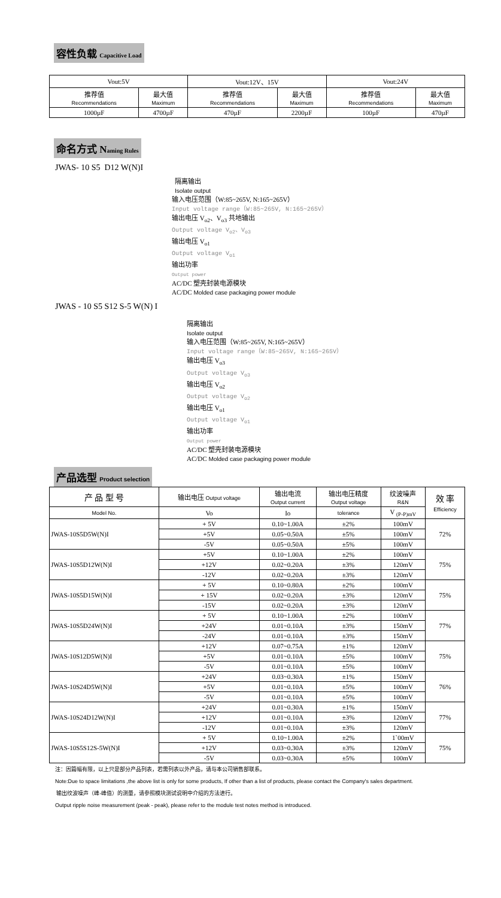容性负载 Capacitive Load
| Vout:5V | | Vout:12V、15V | | Vout:24V | |
| 推荐值 Recommendations | 最大值 Maximum | 推荐值 Recommendations | 最大值 Maximum | 推荐值 Recommendations | 最大值 Maximum |
| 1000µF | 4700µF | 470µF | 2200µF | 100µF | 470µF |
命名方式 Naming Rules
JWAS- 10 S5 D12 W(N)I
隔离输出
Isolate output
输入电压范围（W:85~265V, N:165~265V）
Input voltage range（W:85~265V, N:165~265V）
输出电压 V<sub>o2</sub>、V<sub>o3</sub> 共地输出
Output voltage V<sub>o2</sub>、V<sub>o3</sub>
输出电压 V<sub>o1</sub>
Output voltage V<sub>o1</sub>
输出功率
Output power
AC/DC 塑壳封装电源模块
AC/DC Molded case packaging power module
JWAS - 10 S5 S12 S-5 W(N) I
隔离输出
Isolate output
输入电压范围（W:85~265V, N:165~265V）
Input voltage range（W:85~265V, N:165~265V）
输出电压 V<sub>o3</sub>
Output voltage V<sub>o3</sub>
输出电压 V<sub>o2</sub>
Output voltage V<sub>o2</sub>
输出电压 V<sub>o1</sub>
Output voltage V<sub>o1</sub>
输出功率
Output power
AC/DC 塑壳封装电源模块
AC/DC Molded case packaging power module
产品选型 Product selection
| 产 品 型 号 | 输出电压 Output voltage | 输出电流 Output current | 输出电压精度 Output voltage | 纹波噪声 R&N | 效 率 Efficiency |
| --- | --- | --- | --- | --- | --- |
| Model No. | Vo | Io | tolerance | V <sub>(P-P)mV</sub> | |
| JWAS-10S5D5W(N)I | + 5V | 0.10~1.00A | ±2% | 100mV | 72% |
| | +5V | 0.05~0.50A | ±5% | 100mV | |
| | -5V | 0.05~0.50A | ±5% | 100mV | |
| JWAS-10S5D12W(N)I | +5V | 0.10~1.00A | ±2% | 100mV | 75% |
| | +12V | 0.02~0.20A | ±3% | 120mV | |
| | -12V | 0.02~0.20A | ±3% | 120mV | |
| JWAS-10S5D15W(N)I | + 5V | 0.10~0.80A | ±2% | 100mV | 75% |
| | + 15V | 0.02~0.20A | ±3% | 120mV | |
| | -15V | 0.02~0.20A | ±3% | 120mV | |
| JWAS-10S5D24W(N)I | + 5V | 0.10~1.00A | ±2% | 100mV | 77% |
| | +24V | 0.01~0.10A | ±3% | 150mV | |
| | -24V | 0.01~0.10A | ±3% | 150mV | |
| JWAS-10S12D5W(N)I | +12V | 0.07~0.75A | ±1% | 120mV | 75% |
| | +5V | 0.01~0.10A | ±5% | 100mV | |
| | -5V | 0.01~0.10A | ±5% | 100mV | |
| JWAS-10S24D5W(N)I | +24V | 0.03~0.30A | ±1% | 150mV | 76% |
| | +5V | 0.01~0.10A | ±5% | 100mV | |
| | -5V | 0.01~0.10A | ±5% | 100mV | |
| JWAS-10S24D12W(N)I | +24V | 0.01~0.30A | ±1% | 150mV | 77% |
| | +12V | 0.01~0.10A | ±3% | 120mV | |
| | -12V | 0.01~0.10A | ±3% | 120mV | |
| JWAS-10S5S12S-5W(N)I | + 5V | 0.10~1.00A | ±2% | 1`00mV | 75% |
| | +12V | 0.03~0.30A | ±3% | 120mV | |
| | -5V | 0.03~0.30A | ±5% | 100mV | |
注：因篇幅有限，以上只是部分产品列表，若需列表以外产品，请与本公司销售部联系。
Note:Due to space limitations ,the above list is only for some products, If other than a list of products, please contact the Company's sales department.
输出纹波噪声（峰-峰值）的测量，请参照模块测试说明中介绍的方法进行。
Output ripple noise measurement (peak - peak), please refer to the module test notes method is introduced.